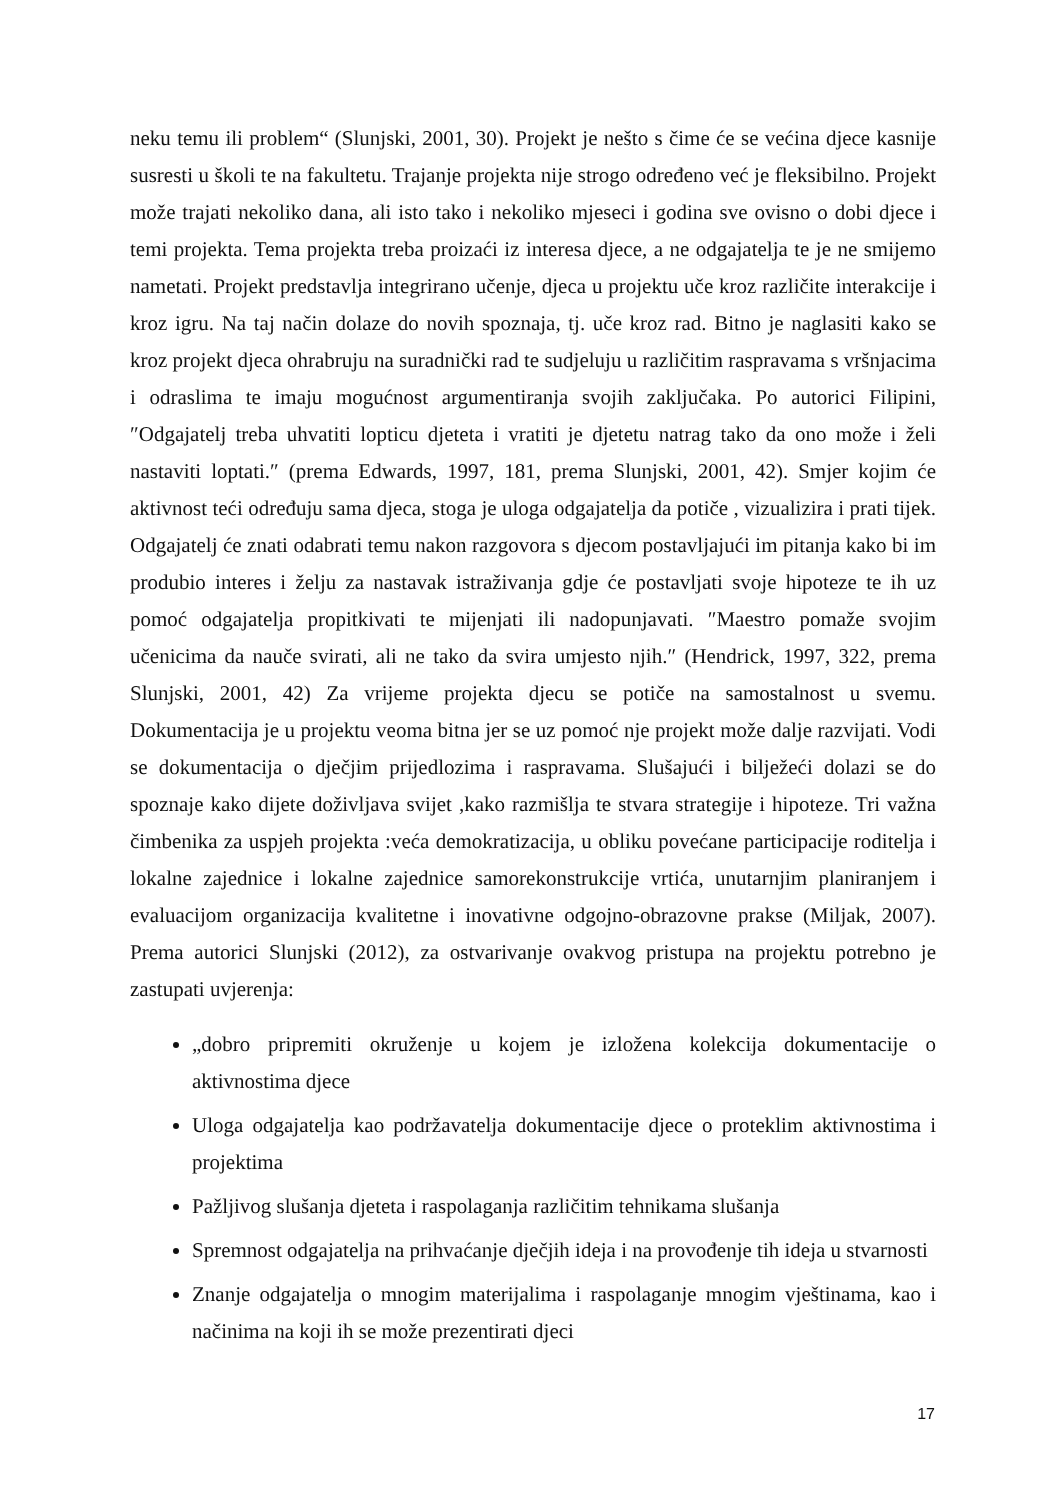neku temu ili problem“ (Slunjski, 2001, 30). Projekt je nešto s čime će se većina djece kasnije susresti u školi te na fakultetu. Trajanje projekta nije strogo određeno već je fleksibilno. Projekt može trajati nekoliko dana, ali isto tako i nekoliko mjeseci i godina sve ovisno o dobi djece i temi projekta. Tema projekta treba proizaći iz interesa djece, a ne odgajatelja te je ne smijemo nametati. Projekt predstavlja integrirano učenje, djeca u projektu uče kroz različite interakcije i kroz igru. Na taj način dolaze do novih spoznaja, tj. uče kroz rad. Bitno je naglasiti kako se kroz projekt djeca ohrabruju na suradnički rad te sudjeluju u različitim raspravama s vršnjacima i odraslima te imaju mogućnost argumentiranja svojih zaključaka. Po autorici Filipini, ″Odgajatelj treba uhvatiti lopticu djeteta i vratiti je djetetu natrag tako da ono može i želi nastaviti loptati.″ (prema Edwards, 1997, 181, prema Slunjski, 2001, 42). Smjer kojim će aktivnost teći određuju sama djeca, stoga je uloga odgajatelja da potiče , vizualizira i prati tijek. Odgajatelj će znati odabrati temu nakon razgovora s djecom postavljajući im pitanja kako bi im produbio interes i želju za nastavak istraživanja gdje će postavljati svoje hipoteze te ih uz pomoć odgajatelja propitkivati te mijenjati ili nadopunjavati. ″Maestro pomaže svojim učenicima da nauče svirati, ali ne tako da svira umjesto njih.″ (Hendrick, 1997, 322, prema Slunjski, 2001, 42) Za vrijeme projekta djecu se potiče na samostalnost u svemu. Dokumentacija je u projektu veoma bitna jer se uz pomoć nje projekt može dalje razvijati. Vodi se dokumentacija o dječjim prijedlozima i raspravama. Slušajući i bilježeći dolazi se do spoznaje kako dijete doživljava svijet ,kako razmišlja te stvara strategije i hipoteze. Tri važna čimbenika za uspjeh projekta :veća demokratizacija, u obliku povećane participacije roditelja i lokalne zajednice i lokalne zajednice samorekonstrukcije vrtića, unutarnjim planiranjem i evaluacijom organizacija kvalitetne i inovativne odgojno-obrazovne prakse (Miljak, 2007). Prema autorici Slunjski (2012), za ostvarivanje ovakvog pristupa na projektu potrebno je zastupati uvjerenja:
„dobro pripremiti okruženje u kojem je izložena kolekcija dokumentacije o aktivnostima djece
Uloga odgajatelja kao podržavatelja dokumentacije djece o proteklim aktivnostima i projektima
Pažljivog slušanja djeteta i raspolaganja različitim tehnikama slušanja
Spremnost odgajatelja na prihvaćanje dječjih ideja i na provođenje tih ideja u stvarnosti
Znanje odgajatelja o mnogim materijalima i raspolaganje mnogim vještinama, kao i načinima na koji ih se može prezentirati djeci
17